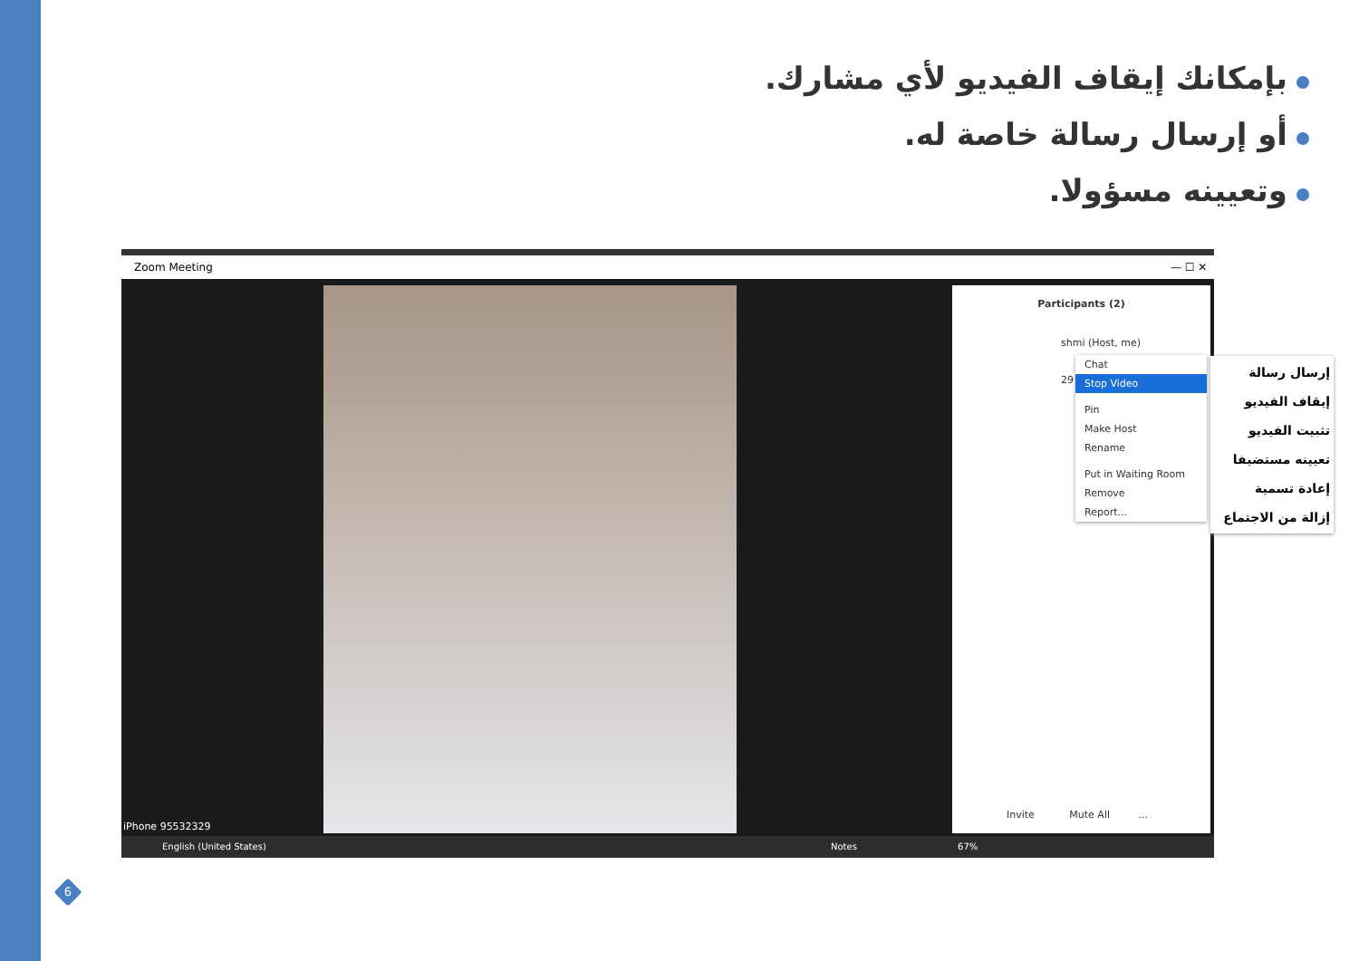بإمكانك إيقاف الفيديو لأي مشارك.
أو إرسال رسالة خاصة له.
وتعيينه مسؤولا.
Zoom Meeting — ☐ ✕
iPhone 95532329
Participants (2)
shmi (Host, me)
29
Invite Mute All ...
English (United States) Notes 67%
Chat
Stop Video
Pin
Make Host
Rename
Put in Waiting Room
Remove
Report...
إرسال رسالة
إيقاف الفيديو
تثبيت الفيديو
تعيينه مستضيفا
إعادة تسمية
إزالة من الاجتماع
6